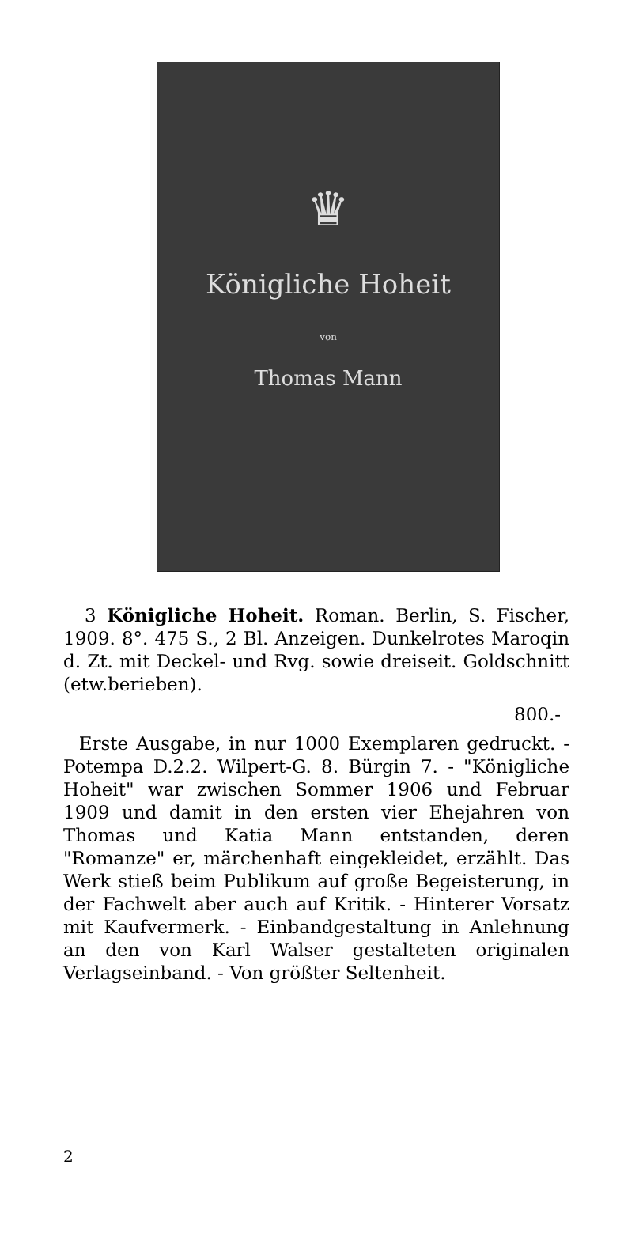♛
Königliche Hoheit
von
Thomas Mann
3 Königliche Hoheit. Roman. Berlin, S. Fischer, 1909. 8°. 475 S., 2 Bl. Anzeigen. Dunkelrotes Maroqin d. Zt. mit Deckel- und Rvg. sowie dreiseit. Goldschnitt (etw.berieben).
800.-
Erste Ausgabe, in nur 1000 Exemplaren gedruckt. - Potempa D.2.2. Wilpert-G. 8. Bürgin 7. - "Königliche Hoheit" war zwischen Sommer 1906 und Februar 1909 und damit in den ersten vier Ehejahren von Thomas und Katia Mann entstanden, deren "Romanze" er, märchenhaft eingekleidet, erzählt. Das Werk stieß beim Publikum auf große Begeisterung, in der Fachwelt aber auch auf Kritik. - Hinterer Vorsatz mit Kaufvermerk. - Einbandgestaltung in Anlehnung an den von Karl Walser gestalteten originalen Verlagseinband. - Von größter Seltenheit.
2